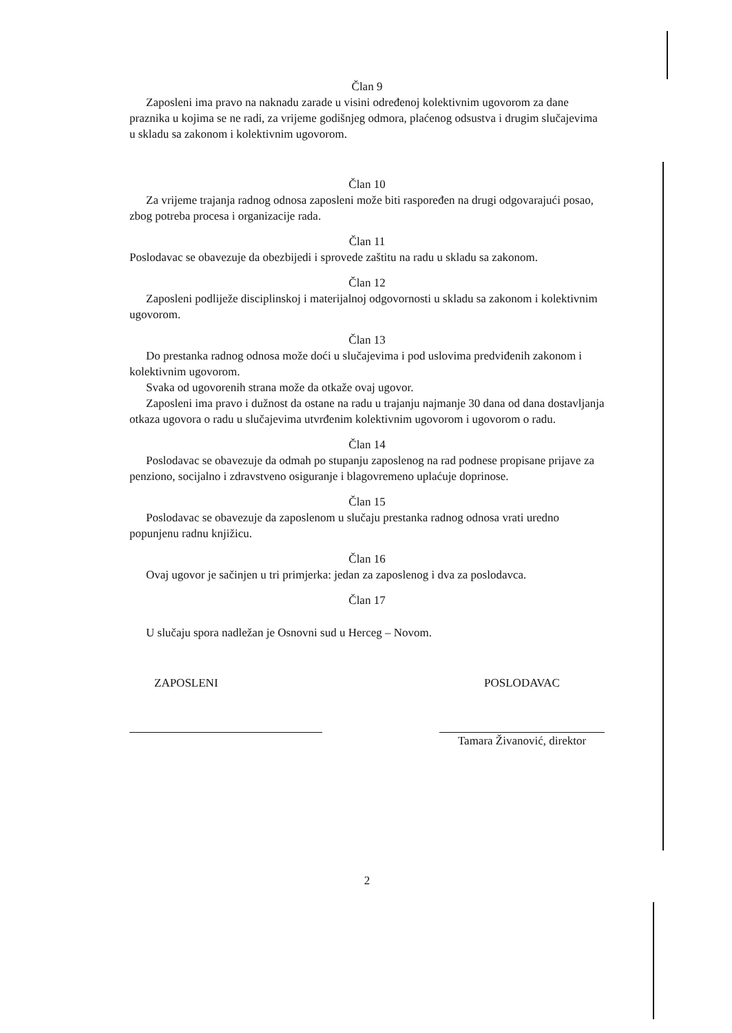Član 9
Zaposleni ima pravo na naknadu zarade u visini određenoj kolektivnim ugovorom za dane praznika u kojima se ne radi, za vrijeme godišnjeg odmora, plaćenog odsustva i drugim slučajevima u skladu sa zakonom i kolektivnim ugovorom.
Član 10
Za vrijeme trajanja radnog odnosa zaposleni može biti raspoređen na drugi odgovarajući posao, zbog potreba procesa i organizacije rada.
Član 11
Poslodavac se obavezuje da obezbijedi i sprovede zaštitu na radu u skladu sa zakonom.
Član 12
Zaposleni podliježe disciplinskoj i materijalnoj odgovornosti u skladu sa zakonom i kolektivnim ugovorom.
Član 13
Do prestanka radnog odnosa može doći u slučajevima i pod uslovima predviđenih zakonom i kolektivnim ugovorom.
Svaka od ugovorenih strana može da otkaže ovaj ugovor.
Zaposleni ima pravo i dužnost da ostane na radu u trajanju najmanje 30 dana od dana dostavljanja otkaza ugovora o radu u slučajevima utvrđenim kolektivnim ugovorom i ugovorom o radu.
Član 14
Poslodavac se obavezuje da odmah po stupanju zaposlenog na rad podnese propisane prijave za penziono, socijalno i zdravstveno osiguranje i blagovremeno uplaćuje doprinose.
Član 15
Poslodavac se obavezuje da zaposlenom u slučaju prestanka radnog odnosa vrati uredno popunjenu radnu knjižicu.
Član 16
Ovaj ugovor je sačinjen u tri primjerka: jedan za zaposlenog i dva za poslodavca.
Član 17
U slučaju spora nadležan je Osnovni sud u Herceg – Novom.
ZAPOSLENI POSLODAVAC
Tamara Živanović, direktor
2